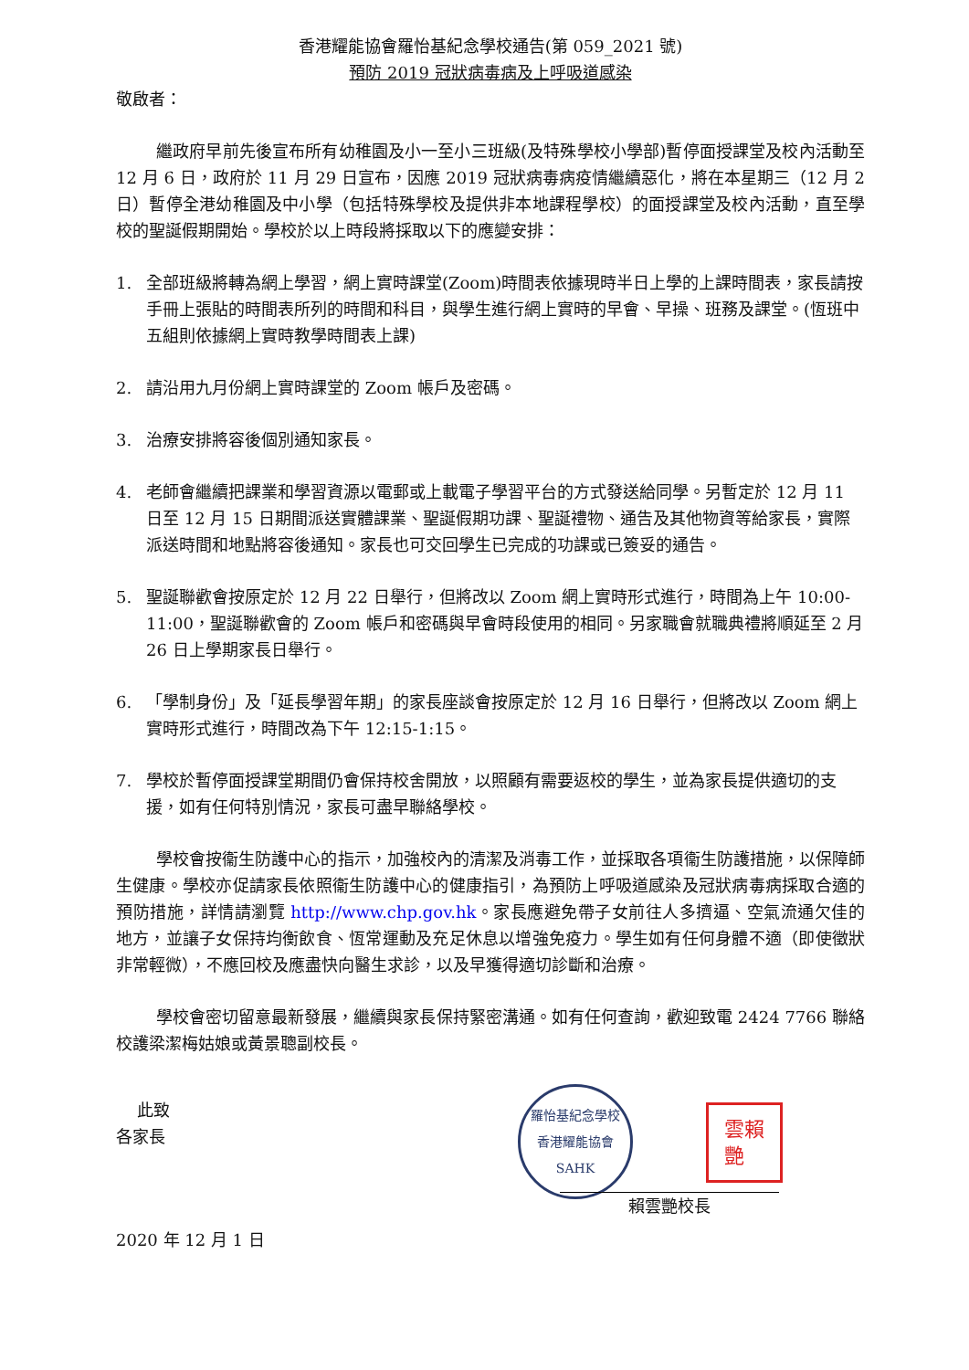香港耀能協會羅怡基紀念學校通告(第 059_2021 號)
預防 2019 冠狀病毒病及上呼吸道感染
敬啟者：
繼政府早前先後宣布所有幼稚園及小一至小三班級(及特殊學校小學部)暫停面授課堂及校內活動至 12 月 6 日，政府於 11 月 29 日宣布，因應 2019 冠狀病毒病疫情繼續惡化，將在本星期三（12 月 2 日）暫停全港幼稚園及中小學（包括特殊學校及提供非本地課程學校）的面授課堂及校內活動，直至學校的聖誕假期開始。學校於以上時段將採取以下的應變安排：
1. 全部班級將轉為網上學習，網上實時課堂(Zoom)時間表依據現時半日上學的上課時間表，家長請按手冊上張貼的時間表所列的時間和科目，與學生進行網上實時的早會、早操、班務及課堂。(恆班中五組則依據網上實時教學時間表上課)
2. 請沿用九月份網上實時課堂的 Zoom 帳戶及密碼。
3. 治療安排將容後個別通知家長。
4. 老師會繼續把課業和學習資源以電郵或上載電子學習平台的方式發送給同學。另暫定於 12 月 11 日至 12 月 15 日期間派送實體課業、聖誕假期功課、聖誕禮物、通告及其他物資等給家長，實際派送時間和地點將容後通知。家長也可交回學生已完成的功課或已簽妥的通告。
5. 聖誕聯歡會按原定於 12 月 22 日舉行，但將改以 Zoom 網上實時形式進行，時間為上午 10:00-11:00，聖誕聯歡會的 Zoom 帳戶和密碼與早會時段使用的相同。另家職會就職典禮將順延至 2 月 26 日上學期家長日舉行。
6. 「學制身份」及「延長學習年期」的家長座談會按原定於 12 月 16 日舉行，但將改以 Zoom 網上實時形式進行，時間改為下午 12:15-1:15。
7. 學校於暫停面授課堂期間仍會保持校舍開放，以照顧有需要返校的學生，並為家長提供適切的支援，如有任何特別情況，家長可盡早聯絡學校。
學校會按衞生防護中心的指示，加強校內的清潔及消毒工作，並採取各項衞生防護措施，以保障師生健康。學校亦促請家長依照衞生防護中心的健康指引，為預防上呼吸道感染及冠狀病毒病採取合適的預防措施，詳情請瀏覽 http://www.chp.gov.hk。家長應避免帶子女前往人多擠逼、空氣流通欠佳的地方，並讓子女保持均衡飲食、恆常運動及充足休息以增強免疫力。學生如有任何身體不適（即使徵狀非常輕微），不應回校及應盡快向醫生求診，以及早獲得適切診斷和治療。
學校會密切留意最新發展，繼續與家長保持緊密溝通。如有任何查詢，歡迎致電 2424 7766 聯絡校護梁潔梅姑娘或黃景聰副校長。
此致
各家長
羅怡基紀念學校
香港耀能協會
SAHK
雲賴
艷
賴雲艷校長
2020 年 12 月 1 日